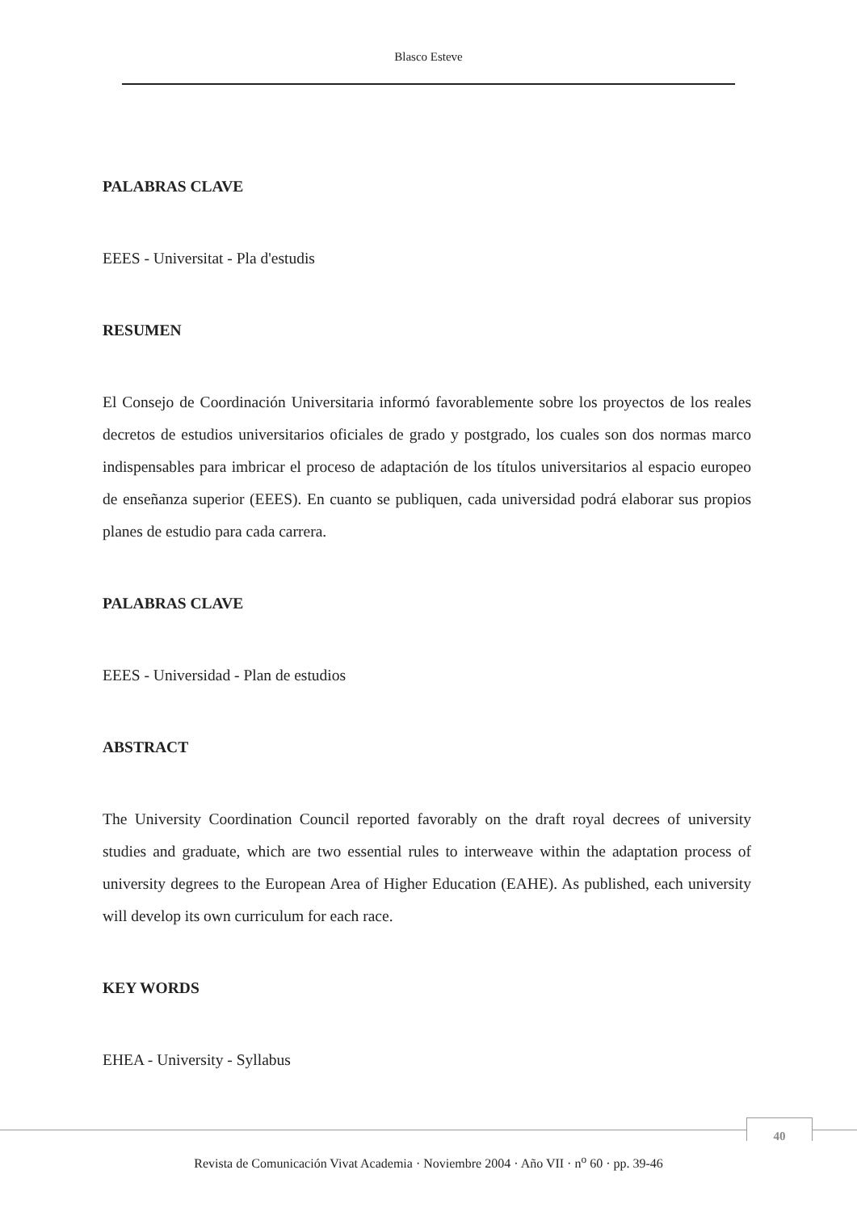Blasco Esteve
PALABRAS CLAVE
EEES - Universitat - Pla d'estudis
RESUMEN
El Consejo de Coordinación Universitaria informó favorablemente sobre los proyectos de los reales decretos de estudios universitarios oficiales de grado y postgrado, los cuales son dos normas marco indispensables para imbricar el proceso de adaptación de los títulos universitarios al espacio europeo de enseñanza superior (EEES). En cuanto se publiquen, cada universidad podrá elaborar sus propios planes de estudio para cada carrera.
PALABRAS CLAVE
EEES - Universidad - Plan de estudios
ABSTRACT
The University Coordination Council reported favorably on the draft royal decrees of university studies and graduate, which are two essential rules to interweave within the adaptation process of university degrees to the European Area of Higher Education (EAHE). As published, each university will develop its own curriculum for each race.
KEY WORDS
EHEA - University - Syllabus
40
Revista de Comunicación Vivat Academia · Noviembre 2004 · Año VII · n<sup>o</sup> 60 · pp. 39-46